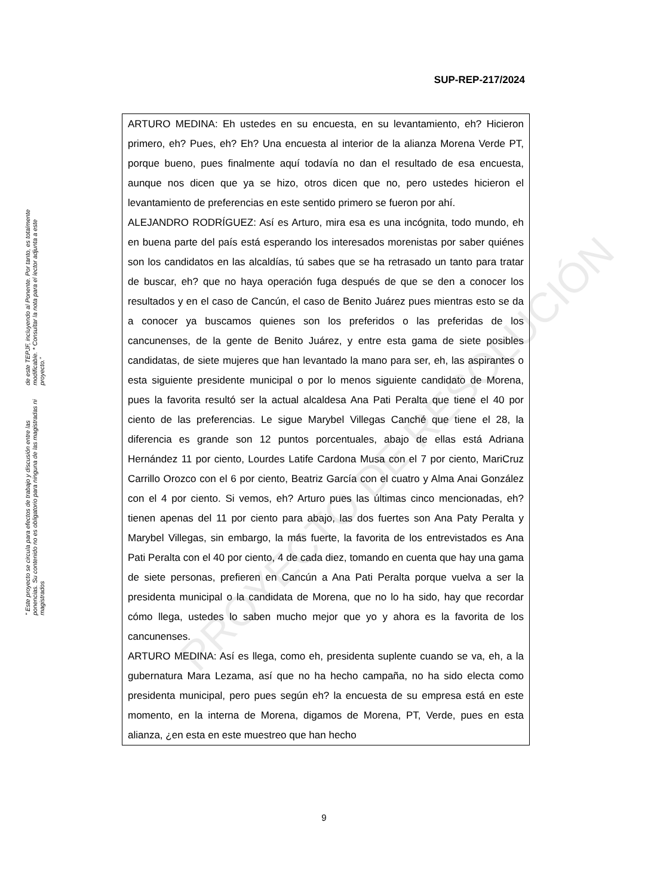SUP-REP-217/2024
“ Este proyecto se circula para efectos de trabajo y discusión entre las ponencias. Su contenido no es obligatorio para ninguna de las magistradas ni magistrados
de este TEPJF, incluyendo al Ponente. Por tanto, es totalmente modificable. * Consultar la nota para el lector adjunta a este proyecto.”
ARTURO MEDINA: Eh ustedes en su encuesta, en su levantamiento, eh? Hicieron primero, eh? Pues, eh? Eh? Una encuesta al interior de la alianza Morena Verde PT, porque bueno, pues finalmente aquí todavía no dan el resultado de esa encuesta, aunque nos dicen que ya se hizo, otros dicen que no, pero ustedes hicieron el levantamiento de preferencias en este sentido primero se fueron por ahí.
ALEJANDRO RODRÍGUEZ: Así es Arturo, mira esa es una incógnita, todo mundo, eh en buena parte del país está esperando los interesados morenistas por saber quiénes son los candidatos en las alcaldías, tú sabes que se ha retrasado un tanto para tratar de buscar, eh? que no haya operación fuga después de que se den a conocer los resultados y en el caso de Cancún, el caso de Benito Juárez pues mientras esto se da a conocer ya buscamos quienes son los preferidos o las preferidas de los cancunenses, de la gente de Benito Juárez, y entre esta gama de siete posibles candidatas, de siete mujeres que han levantado la mano para ser, eh, las aspirantes o esta siguiente presidente municipal o por lo menos siguiente candidato de Morena, pues la favorita resultó ser la actual alcaldesa Ana Pati Peralta que tiene el 40 por ciento de las preferencias. Le sigue Marybel Villegas Canché que tiene el 28, la diferencia es grande son 12 puntos porcentuales, abajo de ellas está Adriana Hernández 11 por ciento, Lourdes Latife Cardona Musa con el 7 por ciento, MariCruz Carrillo Orozco con el 6 por ciento, Beatriz García con el cuatro y Alma Anai González con el 4 por ciento. Si vemos, eh? Arturo pues las últimas cinco mencionadas, eh? tienen apenas del 11 por ciento para abajo, las dos fuertes son Ana Paty Peralta y Marybel Villegas, sin embargo, la más fuerte, la favorita de los entrevistados es Ana Pati Peralta con el 40 por ciento, 4 de cada diez, tomando en cuenta que hay una gama de siete personas, prefieren en Cancún a Ana Pati Peralta porque vuelva a ser la presidenta municipal o la candidata de Morena, que no lo ha sido, hay que recordar cómo llega, ustedes lo saben mucho mejor que yo y ahora es la favorita de los cancunenses.
ARTURO MEDINA: Así es llega, como eh, presidenta suplente cuando se va, eh, a la gubernatura Mara Lezama, así que no ha hecho campaña, no ha sido electa como presidenta municipal, pero pues según eh? la encuesta de su empresa está en este momento, en la interna de Morena, digamos de Morena, PT, Verde, pues en esta alianza, ¿en esta en este muestreo que han hecho
PROYECTO DE RESOLUCIÓN
9